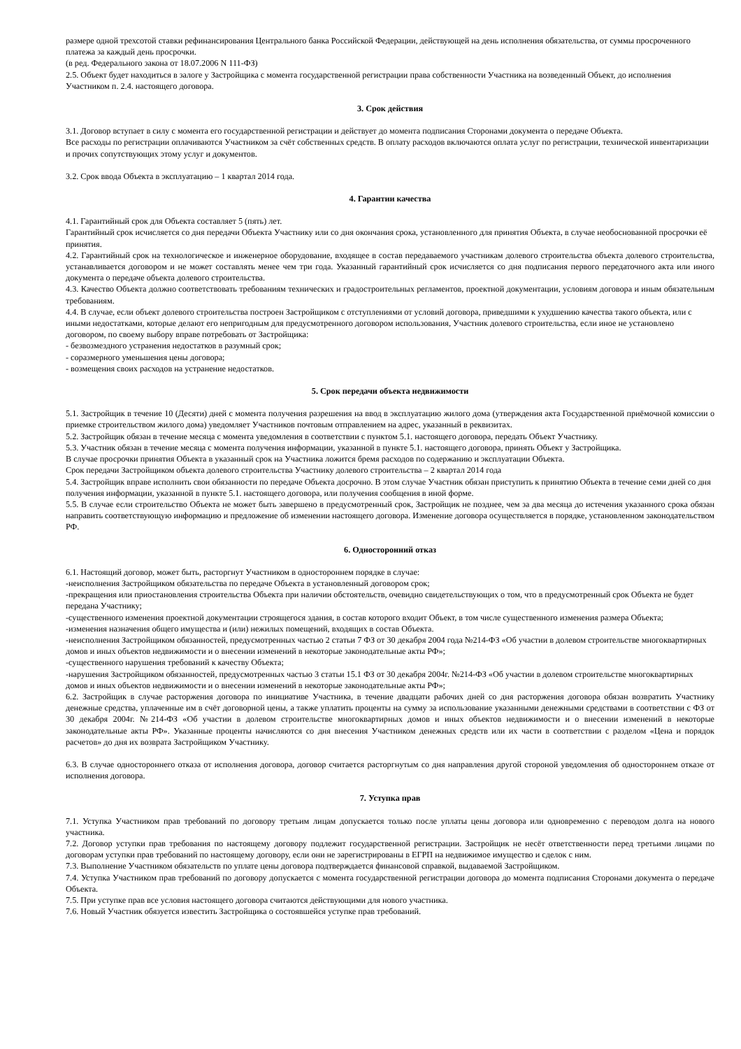размере одной трехсотой ставки рефинансирования Центрального банка Российской Федерации, действующей на день исполнения обязательства, от суммы просроченного платежа за каждый день просрочки.
(в ред. Федерального закона от 18.07.2006 N 111-ФЗ)
2.5. Объект будет находиться в залоге у Застройщика с момента государственной регистрации права собственности Участника на возведенный Объект, до исполнения Участником п. 2.4. настоящего договора.
3. Срок действия
3.1. Договор вступает в силу с момента его государственной регистрации и действует до момента подписания Сторонами документа о передаче Объекта.
Все расходы по регистрации оплачиваются Участником за счёт собственных средств. В оплату расходов включаются оплата услуг по регистрации, технической инвентаризации и прочих сопутствующих этому услуг и документов.
3.2. Срок ввода Объекта в эксплуатацию – 1 квартал 2014 года.
4. Гарантии качества
4.1. Гарантийный срок для Объекта составляет 5 (пять) лет.
Гарантийный срок исчисляется со дня передачи Объекта Участнику или со дня окончания срока, установленного для принятия Объекта, в случае необоснованной просрочки её принятия.
4.2. Гарантийный срок на технологическое и инженерное оборудование, входящее в состав передаваемого участникам долевого строительства объекта долевого строительства, устанавливается договором и не может составлять менее чем три года. Указанный гарантийный срок исчисляется со дня подписания первого передаточного акта или иного документа о передаче объекта долевого строительства.
4.3. Качество Объекта должно соответствовать требованиям технических и градостроительных регламентов, проектной документации, условиям договора и иным обязательным требованиям.
4.4. В случае, если объект долевого строительства построен Застройщиком с отступлениями от условий договора, приведшими к ухудшению качества такого объекта, или с иными недостатками, которые делают его непригодным для предусмотренного договором использования, Участник долевого строительства, если иное не установлено договором, по своему выбору вправе потребовать от Застройщика:
- безвозмездного устранения недостатков в разумный срок;
- соразмерного уменьшения цены договора;
- возмещения своих расходов на устранение недостатков.
5. Срок передачи объекта недвижимости
5.1. Застройщик в течение 10 (Десяти) дней с момента получения разрешения на ввод в эксплуатацию жилого дома (утверждения акта Государственной приёмочной комиссии о приемке строительством жилого дома) уведомляет Участников почтовым отправлением на адрес, указанный в реквизитах.
5.2. Застройщик обязан в течение месяца с момента уведомления в соответствии с пунктом 5.1. настоящего договора, передать Объект Участнику.
5.3. Участник обязан в течение месяца с момента получения информации, указанной в пункте 5.1. настоящего договора, принять Объект у Застройщика.
В случае просрочки принятия Объекта в указанный срок на Участника ложится бремя расходов по содержанию и эксплуатации Объекта.
Срок передачи Застройщиком объекта долевого строительства Участнику долевого строительства – 2 квартал 2014 года
5.4. Застройщик вправе исполнить свои обязанности по передаче Объекта досрочно. В этом случае Участник обязан приступить к принятию Объекта в течение семи дней со дня получения информации, указанной в пункте 5.1. настоящего договора, или получения сообщения в иной форме.
5.5. В случае если строительство Объекта не может быть завершено в предусмотренный срок, Застройщик не позднее, чем за два месяца до истечения указанного срока обязан направить соответствующую информацию и предложение об изменении настоящего договора. Изменение договора осуществляется в порядке, установленном законодательством РФ.
6. Односторонний отказ
6.1. Настоящий договор, может быть, расторгнут Участником в одностороннем порядке в случае:
-неисполнения Застройщиком обязательства по передаче Объекта в установленный договором срок;
-прекращения или приостановления строительства Объекта при наличии обстоятельств, очевидно свидетельствующих о том, что в предусмотренный срок Объекта не будет передана Участнику;
-существенного изменения проектной документации строящегося здания, в состав которого входит Объект, в том числе существенного изменения размера Объекта;
-изменения назначения общего имущества и (или) нежилых помещений, входящих в состав Объекта.
-неисполнения Застройщиком обязанностей, предусмотренных частью 2 статьи 7 ФЗ от 30 декабря 2004 года №214-ФЗ «Об участии в долевом строительстве многоквартирных домов и иных объектов недвижимости и о внесении изменений в некоторые законодательные акты РФ»;
-существенного нарушения требований к качеству Объекта;
-нарушения Застройщиком обязанностей, предусмотренных частью 3 статьи 15.1 ФЗ от 30 декабря 2004г. №214-ФЗ «Об участии в долевом строительстве многоквартирных домов и иных объектов недвижимости и о внесении изменений в некоторые законодательные акты РФ»;
6.2. Застройщик в случае расторжения договора по инициативе Участника, в течение двадцати рабочих дней со дня расторжения договора обязан возвратить Участнику денежные средства, уплаченные им в счёт договорной цены, а также уплатить проценты на сумму за использование указанными денежными средствами в соответствии с ФЗ от 30 декабря 2004г. №214-ФЗ «Об участии в долевом строительстве многоквартирных домов и иных объектов недвижимости и о внесении изменений в некоторые законодательные акты РФ». Указанные проценты начисляются со дня внесения Участником денежных средств или их части в соответствии с разделом «Цена и порядок расчетов» до дня их возврата Застройщиком Участнику.
6.3. В случае одностороннего отказа от исполнения договора, договор считается расторгнутым со дня направления другой стороной уведомления об одностороннем отказе от исполнения договора.
7. Уступка прав
7.1. Уступка Участником прав требований по договору третьим лицам допускается только после уплаты цены договора или одновременно с переводом долга на нового участника.
7.2. Договор уступки прав требования по настоящему договору подлежит государственной регистрации. Застройщик не несёт ответственности перед третьими лицами по договорам уступки прав требований по настоящему договору, если они не зарегистрированы в ЕГРП на недвижимое имущество и сделок с ним.
7.3. Выполнение Участником обязательств по уплате цены договора подтверждается финансовой справкой, выдаваемой Застройщиком.
7.4. Уступка Участником прав требований по договору допускается с момента государственной регистрации договора до момента подписания Сторонами документа о передаче Объекта.
7.5. При уступке прав все условия настоящего договора считаются действующими для нового участника.
7.6. Новый Участник обязуется известить Застройщика о состоявшейся уступке прав требований.